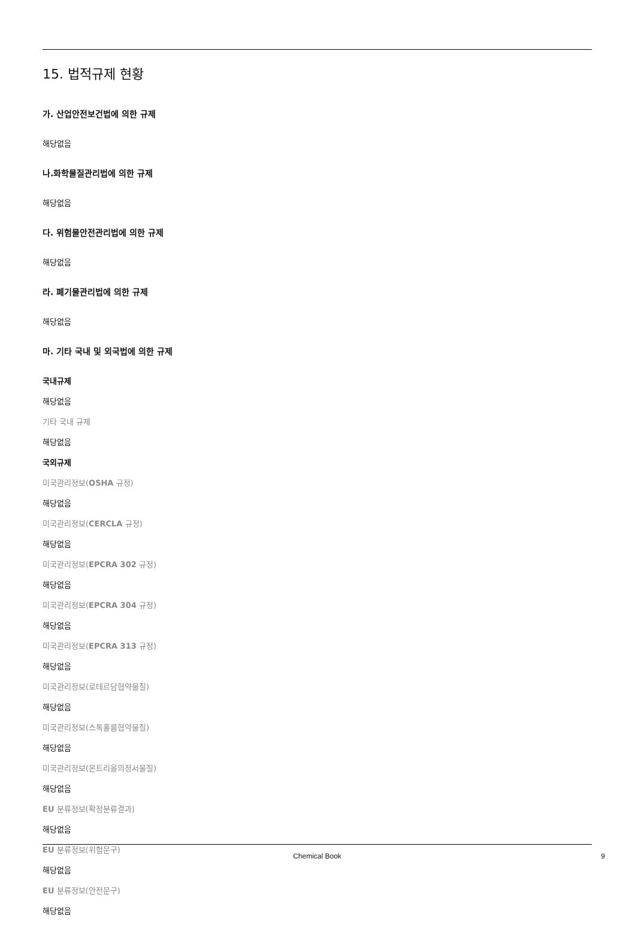15. 법적규제 현황
가. 산업안전보건법에 의한 규제
해당없음
나.화학물질관리법에 의한 규제
해당없음
다. 위험물안전관리법에 의한 규제
해당없음
라. 폐기물관리법에 의한 규제
해당없음
마. 기타 국내 및 외국법에 의한 규제
국내규제
해당없음
기타 국내 규제
해당없음
국외규제
미국관리정보(OSHA 규정)
해당없음
미국관리정보(CERCLA 규정)
해당없음
미국관리정보(EPCRA 302 규정)
해당없음
미국관리정보(EPCRA 304 규정)
해당없음
미국관리정보(EPCRA 313 규정)
해당없음
미국관리정보(로테르담협약물질)
해당없음
미국관리정보(스톡홀름협약물질)
해당없음
미국관리정보(몬트리올의정서물질)
해당없음
EU 분류정보(확정분류결과)
해당없음
EU 분류정보(위험문구)
해당없음
EU 분류정보(안전문구)
해당없음
Chemical Book 9